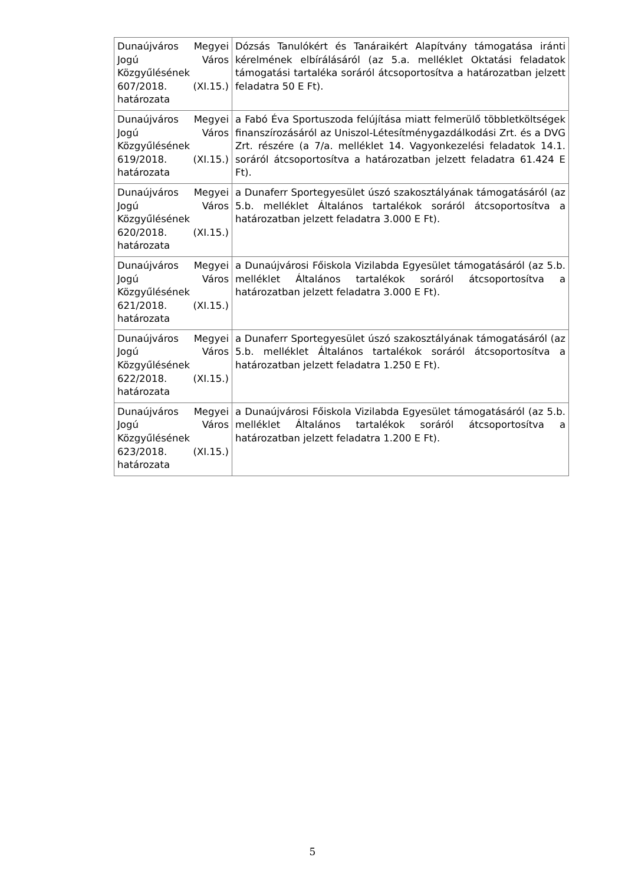| Dunaújváros Megyei Jogú Város Közgyűlésének 607/2018. (XI.15.) határozata | Dózsás Tanulókért és Tanáraikért Alapítvány támogatása iránti kérelmének elbírálásáról (az 5.a. melléklet Oktatási feladatok támogatási tartaléka soráról átcsoportosítva a határozatban jelzett feladatra 50 E Ft). |
| Dunaújváros Megyei Jogú Város Közgyűlésének 619/2018. (XI.15.) határozata | a Fabó Éva Sportuszoda felújítása miatt felmerülő többletköltségek finanszírozásáról az Uniszol-Létesítménygazdálkodási Zrt. és a DVG Zrt. részére (a 7/a. melléklet 14. Vagyonkezelési feladatok 14.1. soráról átcsoportosítva a határozatban jelzett feladatra 61.424 E Ft). |
| Dunaújváros Megyei Jogú Város Közgyűlésének 620/2018. (XI.15.) határozata | a Dunaferr Sportegyesület úszó szakosztályának támogatásáról (az 5.b. melléklet Általános tartalékok soráról átcsoportosítva a határozatban jelzett feladatra 3.000 E Ft). |
| Dunaújváros Megyei Jogú Város Közgyűlésének 621/2018. (XI.15.) határozata | a Dunaújvárosi Főiskola Vizilabda Egyesület támogatásáról (az 5.b. melléklet Általános tartalékok soráról átcsoportosítva a határozatban jelzett feladatra 3.000 E Ft). |
| Dunaújváros Megyei Jogú Város Közgyűlésének 622/2018. (XI.15.) határozata | a Dunaferr Sportegyesület úszó szakosztályának támogatásáról (az 5.b. melléklet Általános tartalékok soráról átcsoportosítva a határozatban jelzett feladatra 1.250 E Ft). |
| Dunaújváros Megyei Jogú Város Közgyűlésének 623/2018. (XI.15.) határozata | a Dunaújvárosi Főiskola Vizilabda Egyesület támogatásáról (az 5.b. melléklet Általános tartalékok soráról átcsoportosítva a határozatban jelzett feladatra 1.200 E Ft). |
5